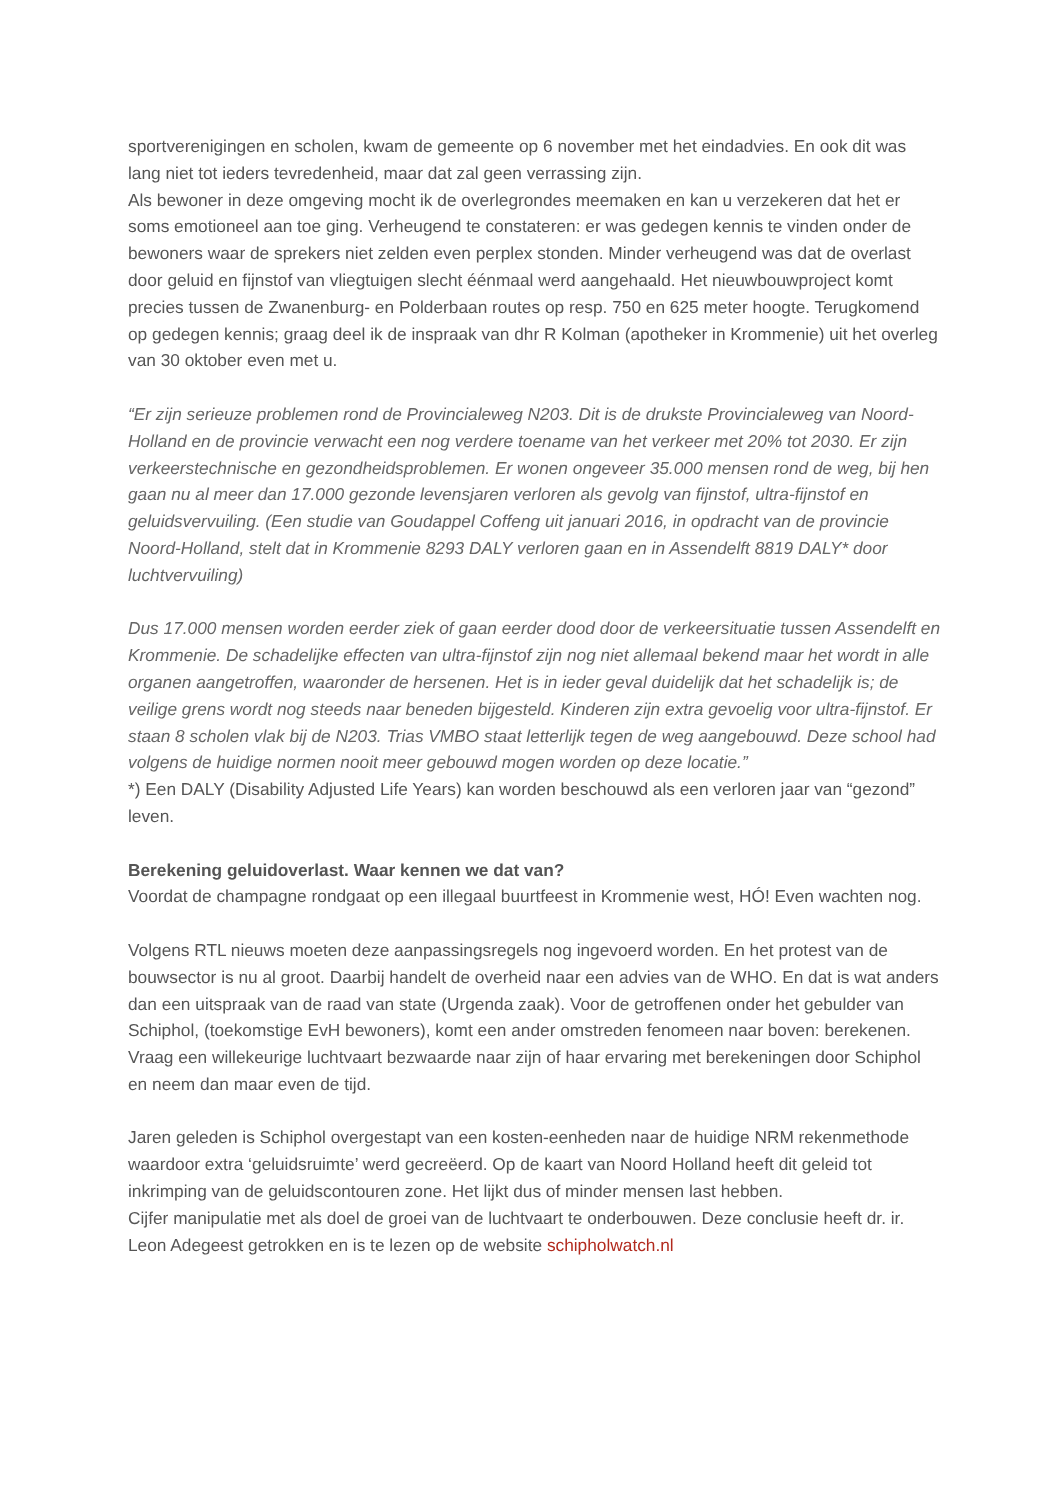sportverenigingen en scholen, kwam de gemeente op 6 november met het eindadvies. En ook dit was lang niet tot ieders tevredenheid, maar dat zal geen verrassing zijn.
Als bewoner in deze omgeving mocht ik de overlegrondes meemaken en kan u verzekeren dat het er soms emotioneel aan toe ging. Verheugend te constateren: er was gedegen kennis te vinden onder de bewoners waar de sprekers niet zelden even perplex stonden. Minder verheugend was dat de overlast door geluid en fijnstof van vliegtuigen slecht éénmaal werd aangehaald. Het nieuwbouwproject komt precies tussen de Zwanenburg- en Polderbaan routes op resp. 750 en 625 meter hoogte. Terugkomend op gedegen kennis; graag deel ik de inspraak van dhr R Kolman (apotheker in Krommenie) uit het overleg van 30 oktober even met u.
“Er zijn serieuze problemen rond de Provincialeweg N203. Dit is de drukste Provincialeweg van Noord-Holland en de provincie verwacht een nog verdere toename van het verkeer met 20% tot 2030. Er zijn verkeerstechnische en gezondheidsproblemen. Er wonen ongeveer 35.000 mensen rond de weg, bij hen gaan nu al meer dan 17.000 gezonde levensjaren verloren als gevolg van fijnstof, ultra-fijnstof en geluidsvervuiling. (Een studie van Goudappel Coffeng uit januari 2016, in opdracht van de provincie Noord-Holland, stelt dat in Krommenie 8293 DALY verloren gaan en in Assendelft 8819 DALY* door luchtvervuiling)
Dus 17.000 mensen worden eerder ziek of gaan eerder dood door de verkeersituatie tussen Assendelft en Krommenie. De schadelijke effecten van ultra-fijnstof zijn nog niet allemaal bekend maar het wordt in alle organen aangetroffen, waaronder de hersenen. Het is in ieder geval duidelijk dat het schadelijk is; de veilige grens wordt nog steeds naar beneden bijgesteld. Kinderen zijn extra gevoelig voor ultra-fijnstof. Er staan 8 scholen vlak bij de N203. Trias VMBO staat letterlijk tegen de weg aangebouwd. Deze school had volgens de huidige normen nooit meer gebouwd mogen worden op deze locatie.”
*) Een DALY (Disability Adjusted Life Years) kan worden beschouwd als een verloren jaar van “gezond” leven.
Berekening geluidoverlast. Waar kennen we dat van?
Voordat de champagne rondgaat op een illegaal buurtfeest in Krommenie west, HÓ! Even wachten nog.
Volgens RTL nieuws moeten deze aanpassingsregels nog ingevoerd worden. En het protest van de bouwsector is nu al groot. Daarbij handelt de overheid naar een advies van de WHO. En dat is wat anders dan een uitspraak van de raad van state (Urgenda zaak). Voor de getroffenen onder het gebulder van Schiphol, (toekomstige EvH bewoners), komt een ander omstreden fenomeen naar boven: berekenen. Vraag een willekeurige luchtvaart bezwaarde naar zijn of haar ervaring met berekeningen door Schiphol en neem dan maar even de tijd.
Jaren geleden is Schiphol overgestapt van een kosten-eenheden naar de huidige NRM rekenmethode waardoor extra ‘geluidsruimte’ werd gecreëerd. Op de kaart van Noord Holland heeft dit geleid tot inkrimping van de geluidscontouren zone. Het lijkt dus of minder mensen last hebben.
Cijfer manipulatie met als doel de groei van de luchtvaart te onderbouwen. Deze conclusie heeft dr. ir. Leon Adegeest getrokken en is te lezen op de website schipholwatch.nl